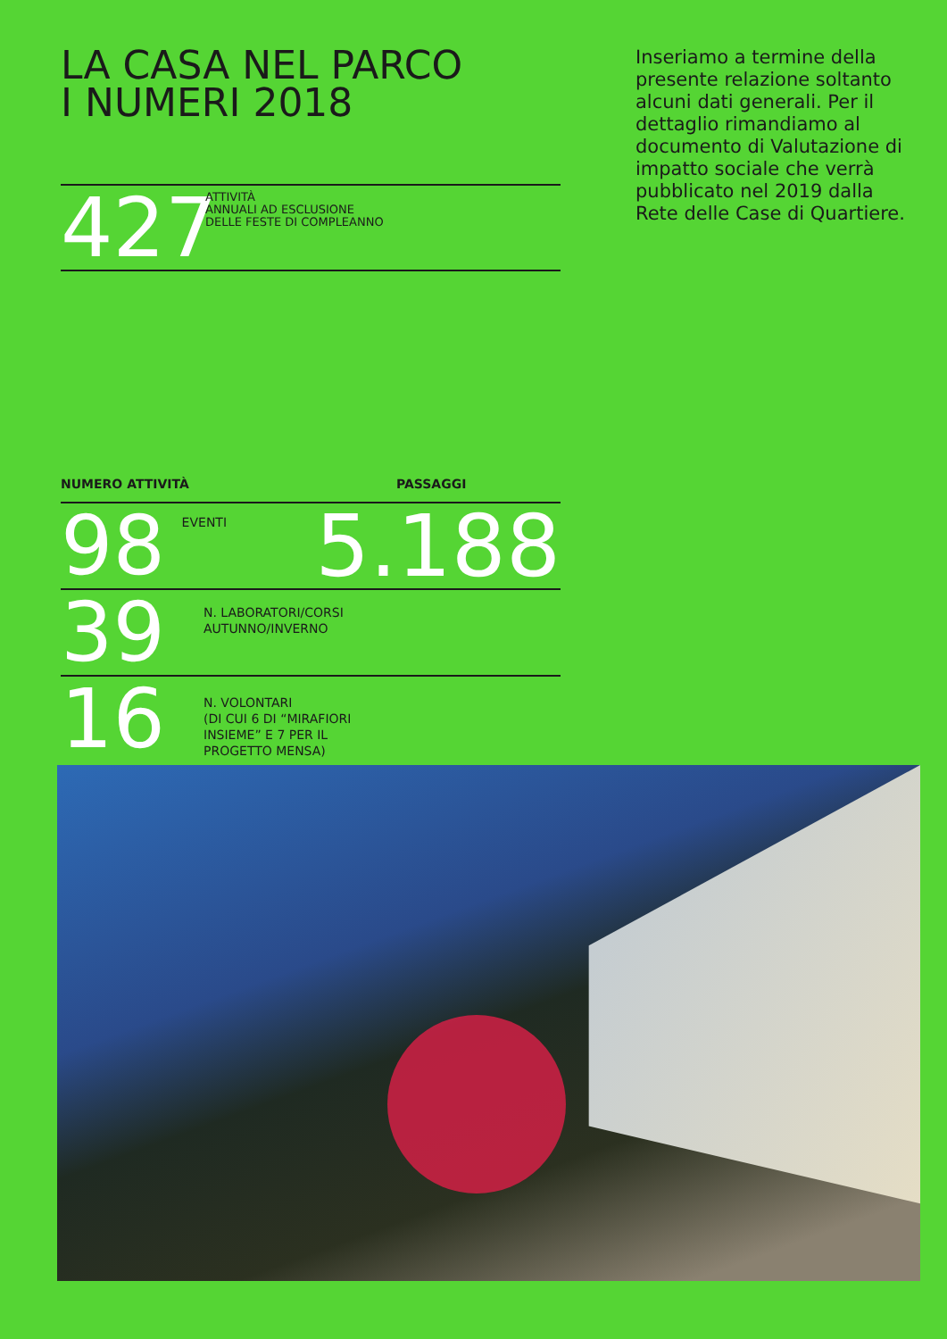LA CASA NEL PARCO
I NUMERI 2018
427
ATTIVITÀ
ANNUALI AD ESCLUSIONE
DELLE FESTE DI COMPLEANNO
NUMERO ATTIVITÀ PASSAGGI
98
EVENTI
5.188
39
N. LABORATORI/CORSI
AUTUNNO/INVERNO
16
N. VOLONTARI
(DI CUI 6 DI “MIRAFIORI
INSIEME” E 7 PER IL
PROGETTO MENSA)
Inseriamo a termine della presente relazione soltanto alcuni dati generali. Per il dettaglio rimandiamo al documento di Valutazione di impatto sociale che verrà pubblicato nel 2019 dalla Rete delle Case di Quartiere.